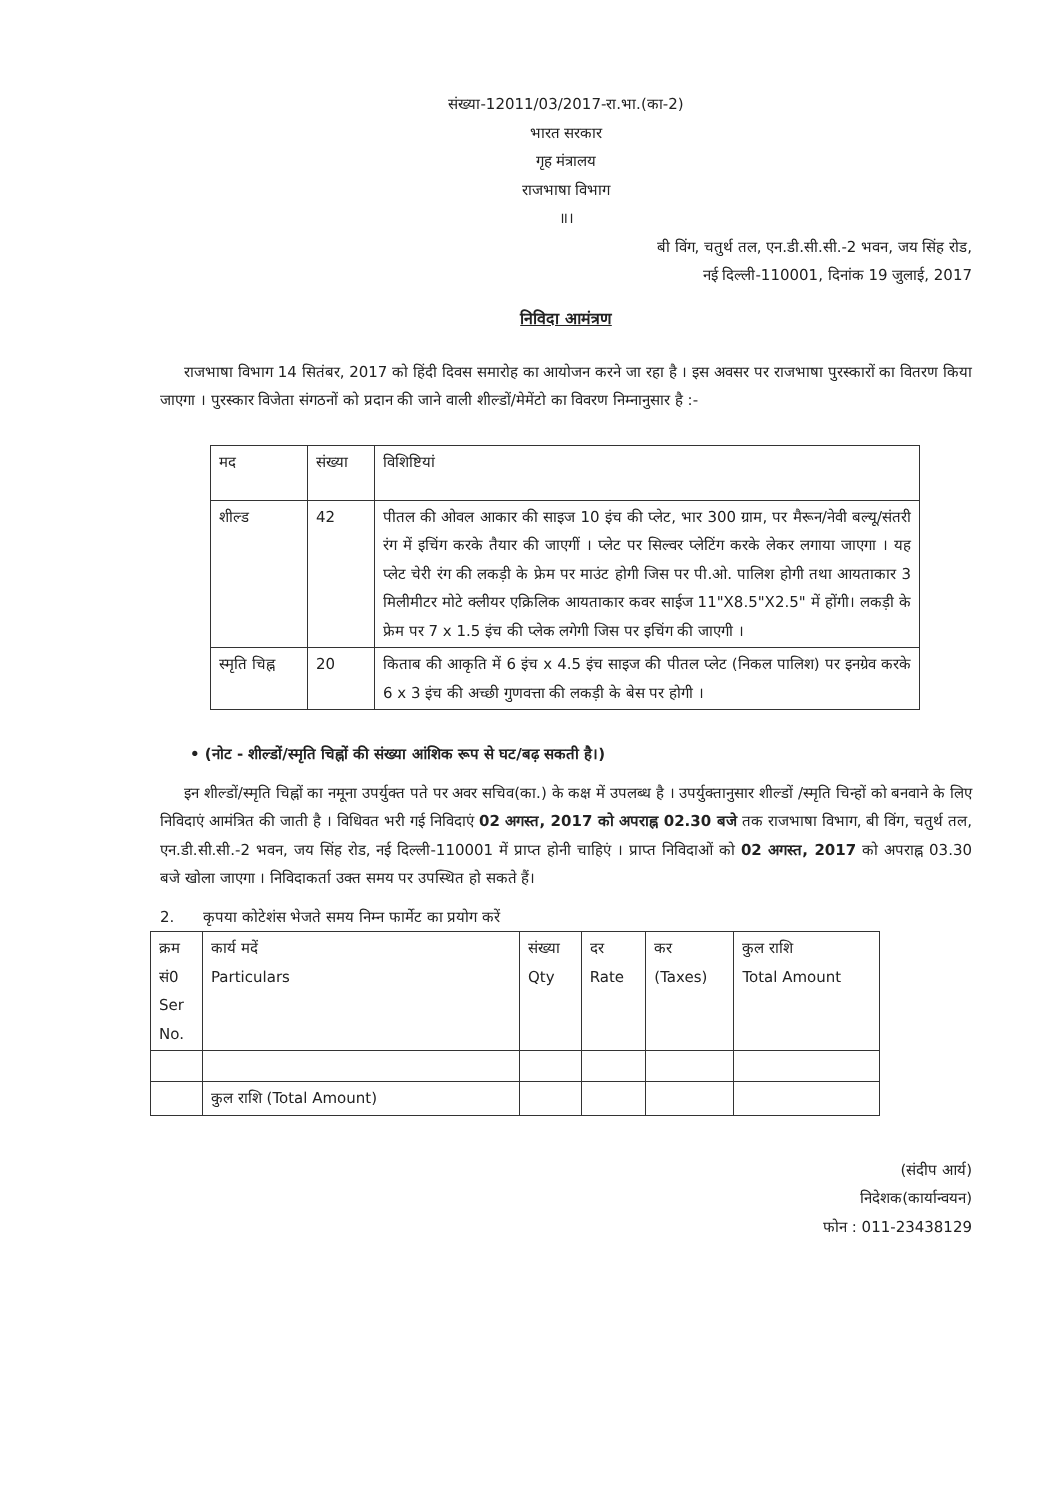संख्या-12011/03/2017-रा.भा.(का-2)
भारत सरकार
गृह मंत्रालय
राजभाषा विभाग
॥।
बी विंग, चतुर्थ तल, एन.डी.सी.सी.-2 भवन, जय सिंह रोड,
नई दिल्ली-110001, दिनांक 19 जुलाई, 2017
निविदा आमंत्रण
राजभाषा विभाग 14 सितंबर, 2017 को हिंदी दिवस समारोह का आयोजन करने जा रहा है । इस अवसर पर राजभाषा पुरस्कारों का वितरण किया जाएगा । पुरस्कार विजेता संगठनों को प्रदान की जाने वाली शील्डों/मेमेंटो का विवरण निम्नानुसार है :-
| मद | संख्या | विशिष्टियां |
| --- | --- | --- |
| शील्ड | 42 | पीतल की ओवल आकार की साइज 10 इंच की प्लेट, भार 300 ग्राम, पर मैरून/नेवी बल्यू/संतरी रंग में इचिंग करके तैयार की जाएगीं । प्लेट पर सिल्वर प्लेटिंग करके लेकर लगाया जाएगा । यह प्लेट चेरी रंग की लकड़ी के फ्रेम पर माउंट होगी जिस पर पी.ओ. पालिश होगी तथा आयताकार 3 मिलीमीटर मोटे क्लीयर एक्रिलिक आयताकार कवर साईज 11"X8.5"X2.5" में होंगी। लकड़ी के फ्रेम पर 7 x 1.5 इंच की प्लेक लगेगी जिस पर इचिंग की जाएगी । |
| स्मृति चिह्न | 20 | किताब की आकृति में 6 इंच x 4.5 इंच साइज की पीतल प्लेट (निकल पालिश) पर इनग्रेव करके 6 x 3 इंच की अच्छी गुणवत्ता की लकड़ी के बेस पर होगी । |
• (नोट - शील्डों/स्मृति चिह्नों की संख्या आंशिक रूप से घट/बढ़ सकती है।)
इन शील्डों/स्मृति चिह्नों का नमूना उपर्युक्त पते पर अवर सचिव(का.) के कक्ष में उपलब्ध है । उपर्युक्तानुसार शील्डों /स्मृति चिन्हों को बनवाने के लिए निविदाएं आमंत्रित की जाती है । विधिवत भरी गई निविदाएं 02 अगस्त, 2017 को अपराह्न 02.30 बजे तक राजभाषा विभाग, बी विंग, चतुर्थ तल, एन.डी.सी.सी.-2 भवन, जय सिंह रोड, नई दिल्ली-110001 में प्राप्त होनी चाहिएं । प्राप्त निविदाओं को 02 अगस्त, 2017 को अपराह्न 03.30 बजे खोला जाएगा । निविदाकर्ता उक्त समय पर उपस्थित हो सकते हैं।
2. कृपया कोटेशंस भेजते समय निम्न फार्मेट का प्रयोग करें
| क्रम सं0 Ser No. | कार्य मदें Particulars | संख्या Qty | दर Rate | कर (Taxes) | कुल राशि Total Amount |
| --- | --- | --- | --- | --- | --- |
| | कुल राशि (Total Amount) | | | | |
(संदीप आर्य)
निदेशक(कार्यान्वयन)
फोन : 011-23438129